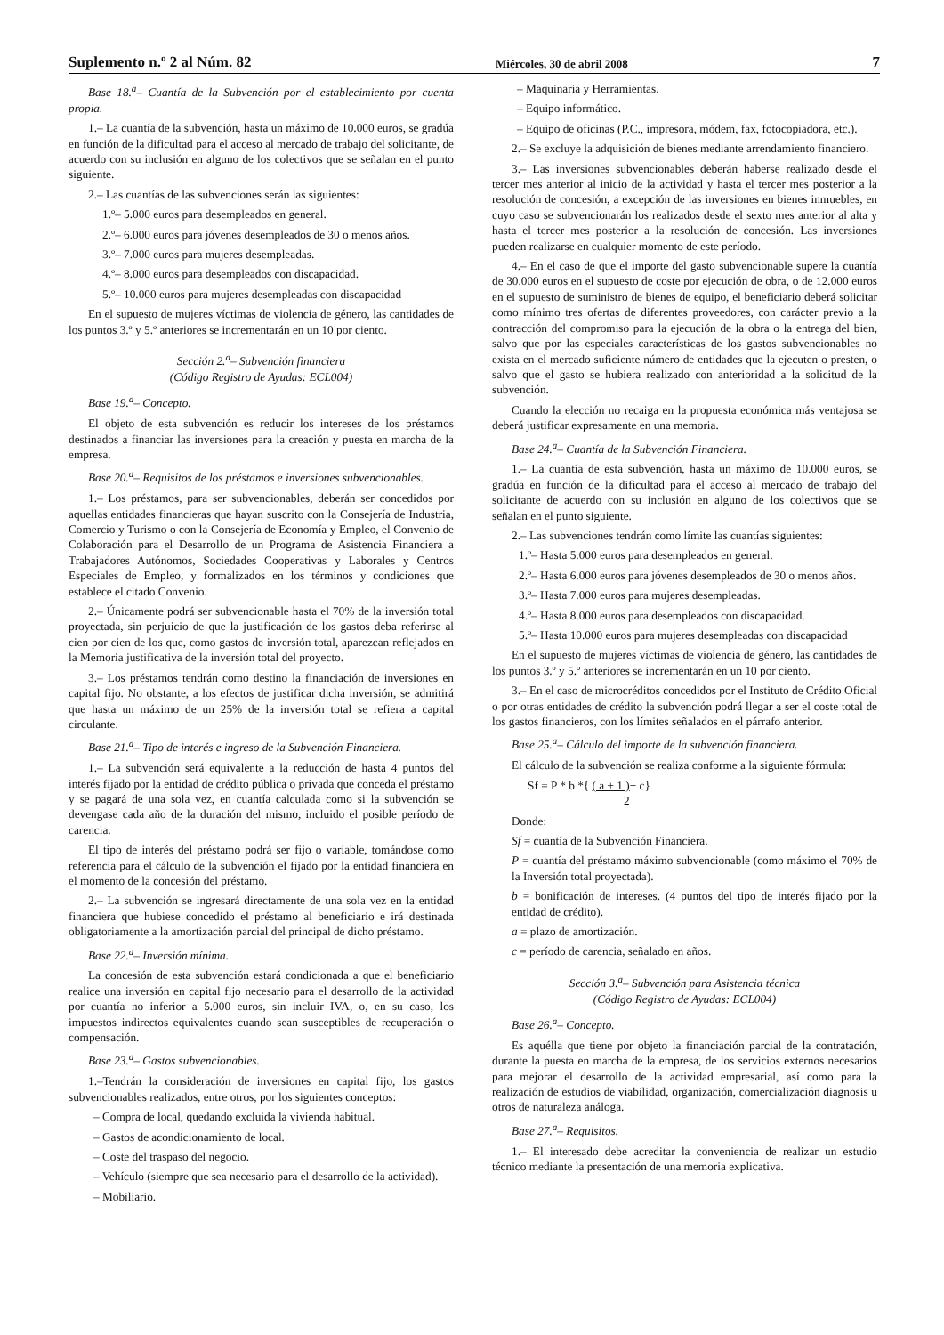Suplemento n.º 2 al Núm. 82 Miércoles, 30 de abril 2008 7
Base 18.<sup>a</sup>– Cuantía de la Subvención por el establecimiento por cuenta propia.
1.– La cuantía de la subvención, hasta un máximo de 10.000 euros, se gradúa en función de la dificultad para el acceso al mercado de trabajo del solicitante, de acuerdo con su inclusión en alguno de los colectivos que se señalan en el punto siguiente.
2.– Las cuantías de las subvenciones serán las siguientes:
1.º– 5.000 euros para desempleados en general.
2.º– 6.000 euros para jóvenes desempleados de 30 o menos años.
3.º– 7.000 euros para mujeres desempleadas.
4.º– 8.000 euros para desempleados con discapacidad.
5.º– 10.000 euros para mujeres desempleadas con discapacidad
En el supuesto de mujeres víctimas de violencia de género, las cantidades de los puntos 3.º y 5.º anteriores se incrementarán en un 10 por ciento.
Sección 2.<sup>a</sup>– Subvención financiera
(Código Registro de Ayudas: ECL004)
Base 19.<sup>a</sup>– Concepto.
El objeto de esta subvención es reducir los intereses de los préstamos destinados a financiar las inversiones para la creación y puesta en marcha de la empresa.
Base 20.<sup>a</sup>– Requisitos de los préstamos e inversiones subvencionables.
1.– Los préstamos, para ser subvencionables, deberán ser concedidos por aquellas entidades financieras que hayan suscrito con la Consejería de Industria, Comercio y Turismo o con la Consejería de Economía y Empleo, el Convenio de Colaboración para el Desarrollo de un Programa de Asistencia Financiera a Trabajadores Autónomos, Sociedades Cooperativas y Laborales y Centros Especiales de Empleo, y formalizados en los términos y condiciones que establece el citado Convenio.
2.– Únicamente podrá ser subvencionable hasta el 70% de la inversión total proyectada, sin perjuicio de que la justificación de los gastos deba referirse al cien por cien de los que, como gastos de inversión total, aparezcan reflejados en la Memoria justificativa de la inversión total del proyecto.
3.– Los préstamos tendrán como destino la financiación de inversiones en capital fijo. No obstante, a los efectos de justificar dicha inversión, se admitirá que hasta un máximo de un 25% de la inversión total se refiera a capital circulante.
Base 21.<sup>a</sup>– Tipo de interés e ingreso de la Subvención Financiera.
1.– La subvención será equivalente a la reducción de hasta 4 puntos del interés fijado por la entidad de crédito pública o privada que conceda el préstamo y se pagará de una sola vez, en cuantía calculada como si la subvención se devengase cada año de la duración del mismo, incluido el posible período de carencia.
El tipo de interés del préstamo podrá ser fijo o variable, tomándose como referencia para el cálculo de la subvención el fijado por la entidad financiera en el momento de la concesión del préstamo.
2.– La subvención se ingresará directamente de una sola vez en la entidad financiera que hubiese concedido el préstamo al beneficiario e irá destinada obligatoriamente a la amortización parcial del principal de dicho préstamo.
Base 22.<sup>a</sup>– Inversión mínima.
La concesión de esta subvención estará condicionada a que el beneficiario realice una inversión en capital fijo necesario para el desarrollo de la actividad por cuantía no inferior a 5.000 euros, sin incluir IVA, o, en su caso, los impuestos indirectos equivalentes cuando sean susceptibles de recuperación o compensación.
Base 23.<sup>a</sup>– Gastos subvencionables.
1.–Tendrán la consideración de inversiones en capital fijo, los gastos subvencionables realizados, entre otros, por los siguientes conceptos:
– Compra de local, quedando excluida la vivienda habitual.
– Gastos de acondicionamiento de local.
– Coste del traspaso del negocio.
– Vehículo (siempre que sea necesario para el desarrollo de la actividad).
– Mobiliario.
– Maquinaria y Herramientas.
– Equipo informático.
– Equipo de oficinas (P.C., impresora, módem, fax, fotocopiadora, etc.).
2.– Se excluye la adquisición de bienes mediante arrendamiento financiero.
3.– Las inversiones subvencionables deberán haberse realizado desde el tercer mes anterior al inicio de la actividad y hasta el tercer mes posterior a la resolución de concesión, a excepción de las inversiones en bienes inmuebles, en cuyo caso se subvencionarán los realizados desde el sexto mes anterior al alta y hasta el tercer mes posterior a la resolución de concesión. Las inversiones pueden realizarse en cualquier momento de este período.
4.– En el caso de que el importe del gasto subvencionable supere la cuantía de 30.000 euros en el supuesto de coste por ejecución de obra, o de 12.000 euros en el supuesto de suministro de bienes de equipo, el beneficiario deberá solicitar como mínimo tres ofertas de diferentes proveedores, con carácter previo a la contracción del compromiso para la ejecución de la obra o la entrega del bien, salvo que por las especiales características de los gastos subvencionables no exista en el mercado suficiente número de entidades que la ejecuten o presten, o salvo que el gasto se hubiera realizado con anterioridad a la solicitud de la subvención.
Cuando la elección no recaiga en la propuesta económica más ventajosa se deberá justificar expresamente en una memoria.
Base 24.<sup>a</sup>– Cuantía de la Subvención Financiera.
1.– La cuantía de esta subvención, hasta un máximo de 10.000 euros, se gradúa en función de la dificultad para el acceso al mercado de trabajo del solicitante de acuerdo con su inclusión en alguno de los colectivos que se señalan en el punto siguiente.
2.– Las subvenciones tendrán como límite las cuantías siguientes:
1.º– Hasta 5.000 euros para desempleados en general.
2.º– Hasta 6.000 euros para jóvenes desempleados de 30 o menos años.
3.º– Hasta 7.000 euros para mujeres desempleadas.
4.º– Hasta 8.000 euros para desempleados con discapacidad.
5.º– Hasta 10.000 euros para mujeres desempleadas con discapacidad
En el supuesto de mujeres víctimas de violencia de género, las cantidades de los puntos 3.º y 5.º anteriores se incrementarán en un 10 por ciento.
3.– En el caso de microcréditos concedidos por el Instituto de Crédito Oficial o por otras entidades de crédito la subvención podrá llegar a ser el coste total de los gastos financieros, con los límites señalados en el párrafo anterior.
Base 25.<sup>a</sup>– Cálculo del importe de la subvención financiera.
El cálculo de la subvención se realiza conforme a la siguiente fórmula:
Sf = P * b *{ ( a + 1 )+ c}
2
Donde:
Sf = cuantía de la Subvención Financiera.
P = cuantía del préstamo máximo subvencionable (como máximo el 70% de la Inversión total proyectada).
b = bonificación de intereses. (4 puntos del tipo de interés fijado por la entidad de crédito).
a = plazo de amortización.
c = período de carencia, señalado en años.
Sección 3.<sup>a</sup>– Subvención para Asistencia técnica
(Código Registro de Ayudas: ECL004)
Base 26.<sup>a</sup>– Concepto.
Es aquélla que tiene por objeto la financiación parcial de la contratación, durante la puesta en marcha de la empresa, de los servicios externos necesarios para mejorar el desarrollo de la actividad empresarial, así como para la realización de estudios de viabilidad, organización, comercialización diagnosis u otros de naturaleza análoga.
Base 27.<sup>a</sup>– Requisitos.
1.– El interesado debe acreditar la conveniencia de realizar un estudio técnico mediante la presentación de una memoria explicativa.